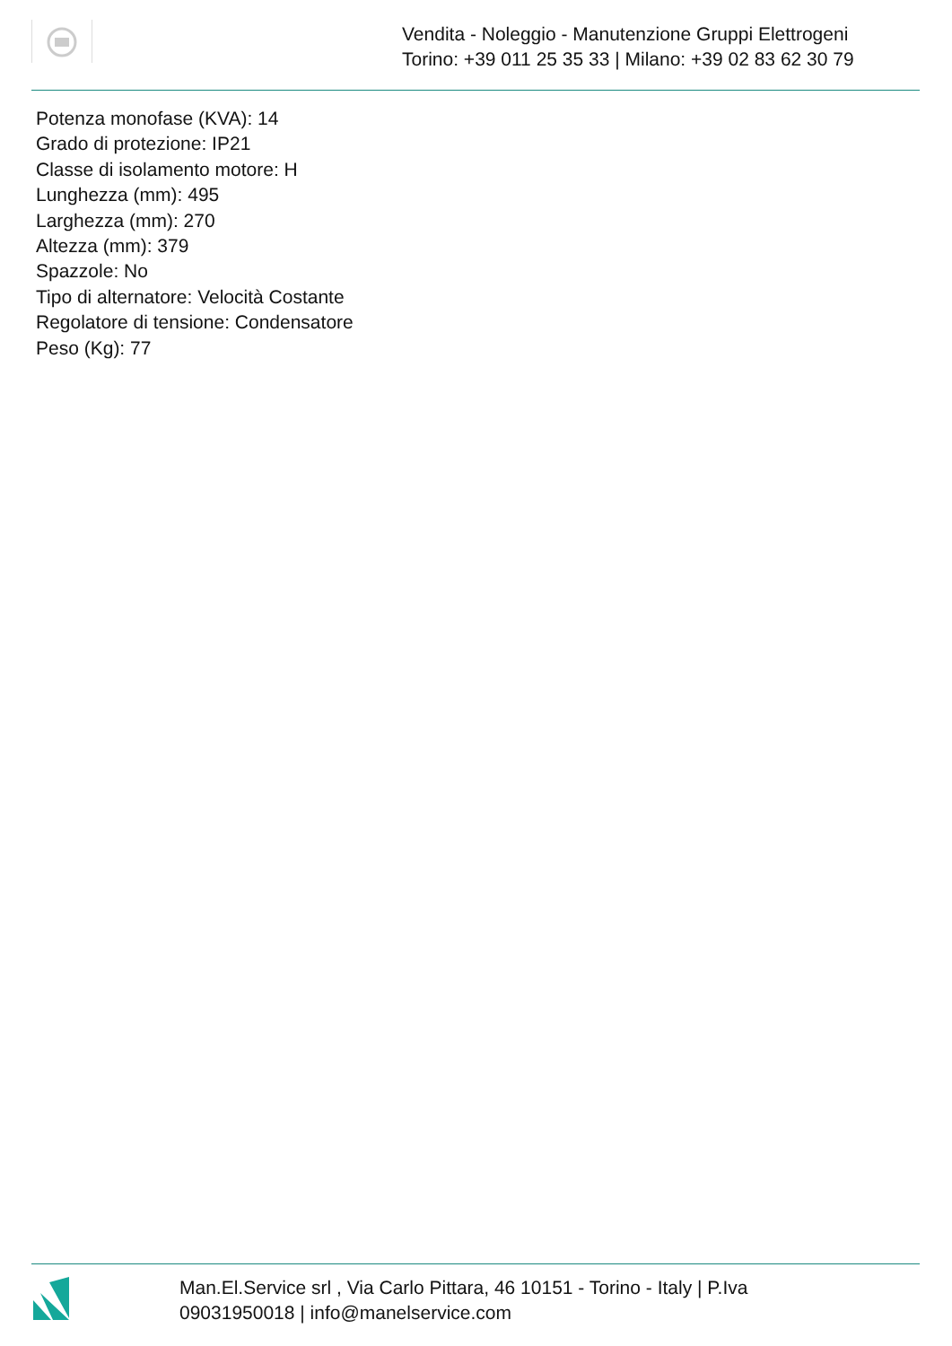Vendita - Noleggio - Manutenzione Gruppi Elettrogeni
Torino: +39 011 25 35 33 | Milano: +39 02 83 62 30 79
Potenza monofase (KVA): 14
Grado di protezione: IP21
Classe di isolamento motore: H
Lunghezza (mm): 495
Larghezza (mm): 270
Altezza (mm): 379
Spazzole: No
Tipo di alternatore: Velocità Costante
Regolatore di tensione: Condensatore
Peso (Kg): 77
Man.El.Service srl , Via Carlo Pittara, 46 10151 - Torino - Italy | P.Iva 09031950018 | info@manelservice.com